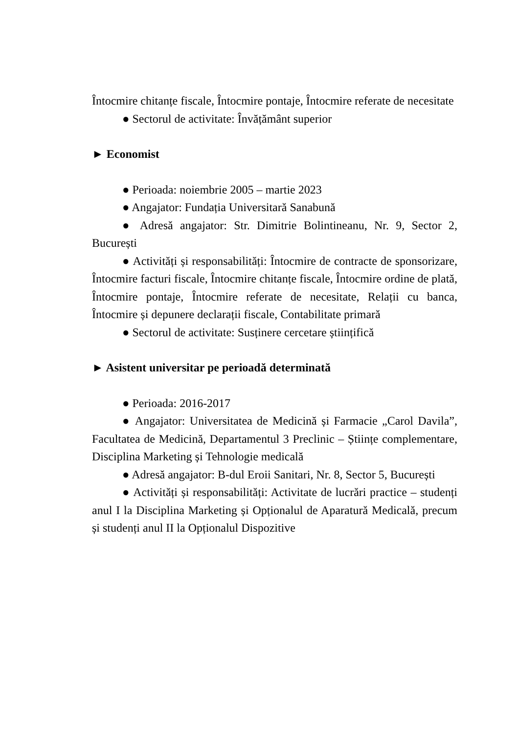Întocmire chitanțe fiscale, Întocmire pontaje, Întocmire referate de necesitate
● Sectorul de activitate: Învățământ superior
► Economist
● Perioada: noiembrie 2005 – martie 2023
● Angajator: Fundația Universitară Sanabună
● Adresă angajator: Str. Dimitrie Bolintineanu, Nr. 9, Sector 2, București
● Activități și responsabilități: Întocmire de contracte de sponsorizare, Întocmire facturi fiscale, Întocmire chitanțe fiscale, Întocmire ordine de plată, Întocmire pontaje, Întocmire referate de necesitate, Relații cu banca, Întocmire și depunere declarații fiscale, Contabilitate primară
● Sectorul de activitate: Susținere cercetare științifică
► Asistent universitar pe perioadă determinată
● Perioada: 2016-2017
● Angajator: Universitatea de Medicină și Farmacie „Carol Davila”, Facultatea de Medicină, Departamentul 3 Preclinic – Științe complementare, Disciplina Marketing și Tehnologie medicală
● Adresă angajator: B-dul Eroii Sanitari, Nr. 8, Sector 5, București
● Activități și responsabilități: Activitate de lucrări practice – studenți anul I la Disciplina Marketing și Opționalul de Aparatură Medicală, precum și studenți anul II la Opționalul Dispozitive